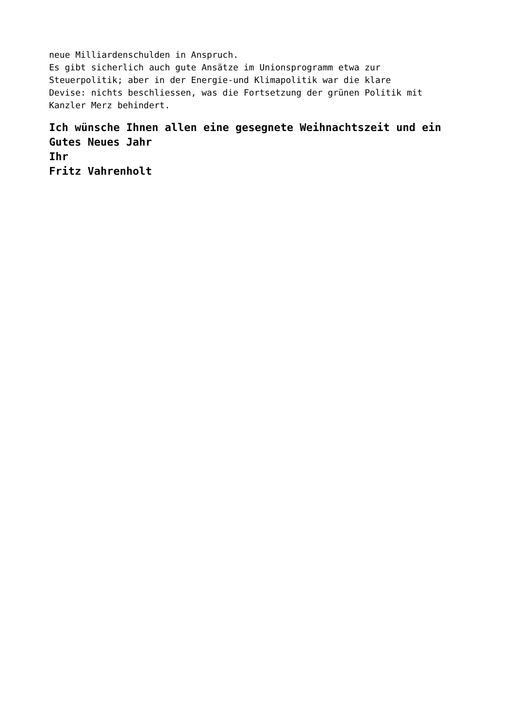neue Milliardenschulden in Anspruch.
Es gibt sicherlich auch gute Ansätze im Unionsprogramm etwa zur
Steuerpolitik; aber in der Energie-und Klimapolitik war die klare
Devise: nichts beschliessen, was die Fortsetzung der grünen Politik mit
Kanzler Merz behindert.
Ich wünsche Ihnen allen eine gesegnete Weihnachtszeit und ein
Gutes Neues Jahr
Ihr
Fritz Vahrenholt